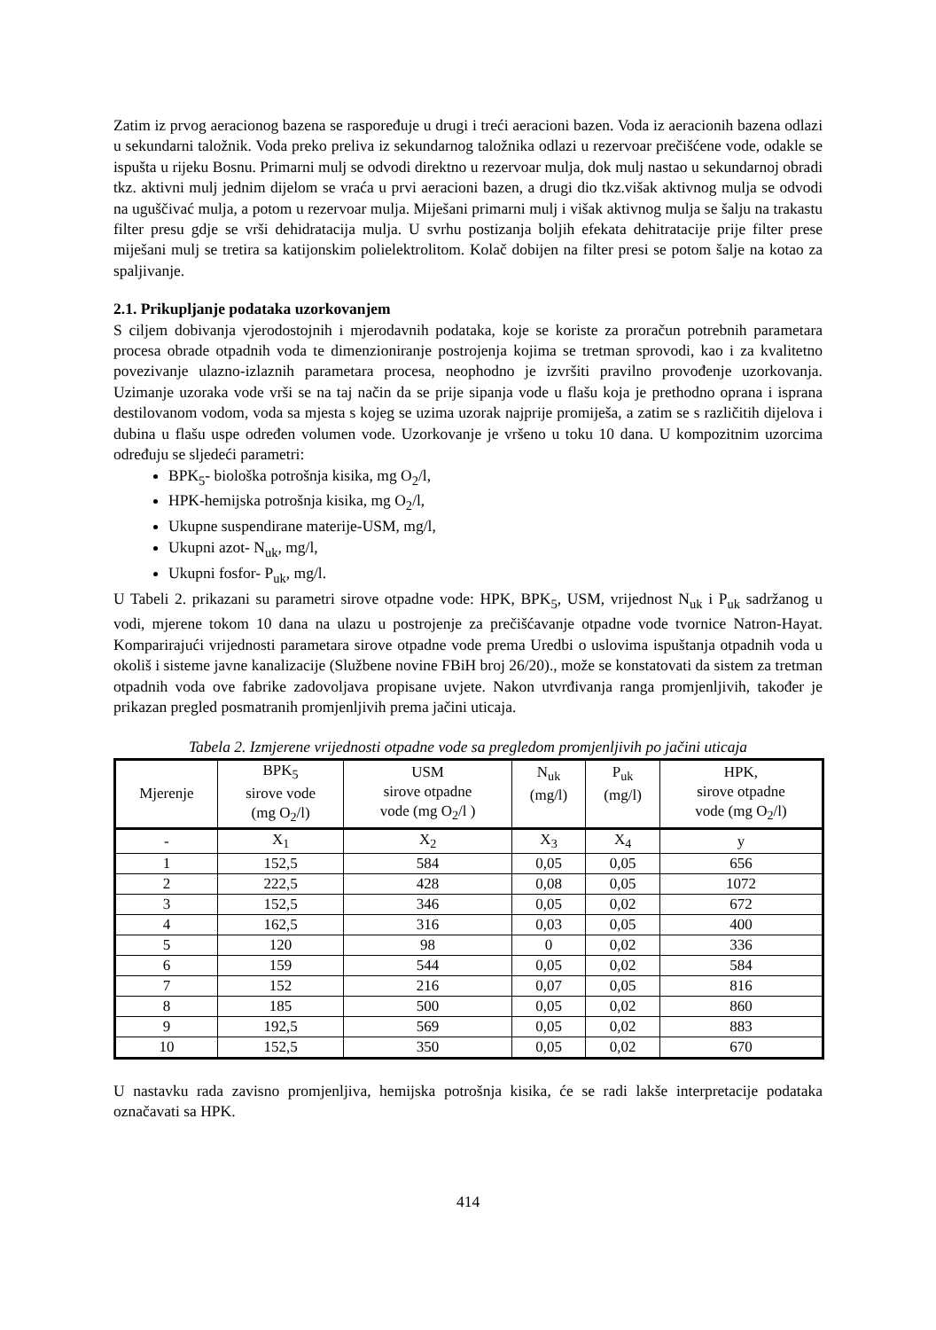Zatim iz prvog aeracionog bazena se raspoređuje u drugi i treći aeracioni bazen. Voda iz aeracionih bazena odlazi u sekundarni taložnik. Voda preko preliva iz sekundarnog taložnika odlazi u rezervoar prečišćene vode, odakle se ispušta u rijeku Bosnu. Primarni mulj se odvodi direktno u rezervoar mulja, dok mulj nastao u sekundarnoj obradi tkz. aktivni mulj jednim dijelom se vraća u prvi aeracioni bazen, a drugi dio tkz.višak aktivnog mulja se odvodi na uguščivać mulja, a potom u rezervoar mulja. Miješani primarni mulj i višak aktivnog mulja se šalju na trakastu filter presu gdje se vrši dehidratacija mulja. U svrhu postizanja boljih efekata dehitratacije prije filter prese miješani mulj se tretira sa katijonskim polielektrolitom. Kolač dobijen na filter presi se potom šalje na kotao za spaljivanje.
2.1. Prikupljanje podataka uzorkovanjem
S ciljem dobivanja vjerodostojnih i mjerodavnih podataka, koje se koriste za proračun potrebnih parametara procesa obrade otpadnih voda te dimenzioniranje postrojenja kojima se tretman sprovodi, kao i za kvalitetno povezivanje ulazno-izlaznih parametara procesa, neophodno je izvršiti pravilno provođenje uzorkovanja. Uzimanje uzoraka vode vrši se na taj način da se prije sipanja vode u flašu koja je prethodno oprana i isprana destilovanom vodom, voda sa mjesta s kojeg se uzima uzorak najprije promiješa, a zatim se s različitih dijelova i dubina u flašu uspe određen volumen vode. Uzorkovanje je vršeno u toku 10 dana. U kompozitnim uzorcima određuju se sljedeći parametri:
BPK<sub>5</sub>- biološka potrošnja kisika, mg O<sub>2</sub>/l,
HPK-hemijska potrošnja kisika, mg O<sub>2</sub>/l,
Ukupne suspendirane materije-USM, mg/l,
Ukupni azot- N<sub>uk</sub>, mg/l,
Ukupni fosfor- P<sub>uk</sub>, mg/l.
U Tabeli 2. prikazani su parametri sirove otpadne vode: HPK, BPK<sub>5</sub>, USM, vrijednost N<sub>uk</sub> i P<sub>uk</sub> sadržanog u vodi, mjerene tokom 10 dana na ulazu u postrojenje za prečišćavanje otpadne vode tvornice Natron-Hayat. Komparirajući vrijednosti parametara sirove otpadne vode prema Uredbi o uslovima ispuštanja otpadnih voda u okoliš i sisteme javne kanalizacije (Službene novine FBiH broj 26/20)., može se konstatovati da sistem za tretman otpadnih voda ove fabrike zadovoljava propisane uvjete. Nakon utvrđivanja ranga promjenljivih, također je prikazan pregled posmatranih promjenljivih prema jačini uticaja.
Tabela 2. Izmjerene vrijednosti otpadne vode sa pregledom promjenljivih po jačini uticaja
| Mjerenje | BPK<sub>5</sub> sirove vode (mg O<sub>2</sub>/l) | USM sirove otpadne vode (mg O<sub>2</sub>/l ) | N<sub>uk</sub> (mg/l) | P<sub>uk</sub> (mg/l) | HPK, sirove otpadne vode (mg O<sub>2</sub>/l) |
| --- | --- | --- | --- | --- | --- |
| - | X<sub>1</sub> | X<sub>2</sub> | X<sub>3</sub> | X<sub>4</sub> | y |
| 1 | 152,5 | 584 | 0,05 | 0,05 | 656 |
| 2 | 222,5 | 428 | 0,08 | 0,05 | 1072 |
| 3 | 152,5 | 346 | 0,05 | 0,02 | 672 |
| 4 | 162,5 | 316 | 0,03 | 0,05 | 400 |
| 5 | 120 | 98 | 0 | 0,02 | 336 |
| 6 | 159 | 544 | 0,05 | 0,02 | 584 |
| 7 | 152 | 216 | 0,07 | 0,05 | 816 |
| 8 | 185 | 500 | 0,05 | 0,02 | 860 |
| 9 | 192,5 | 569 | 0,05 | 0,02 | 883 |
| 10 | 152,5 | 350 | 0,05 | 0,02 | 670 |
U nastavku rada zavisno promjenljiva, hemijska potrošnja kisika, će se radi lakše interpretacije podataka označavati sa HPK.
414